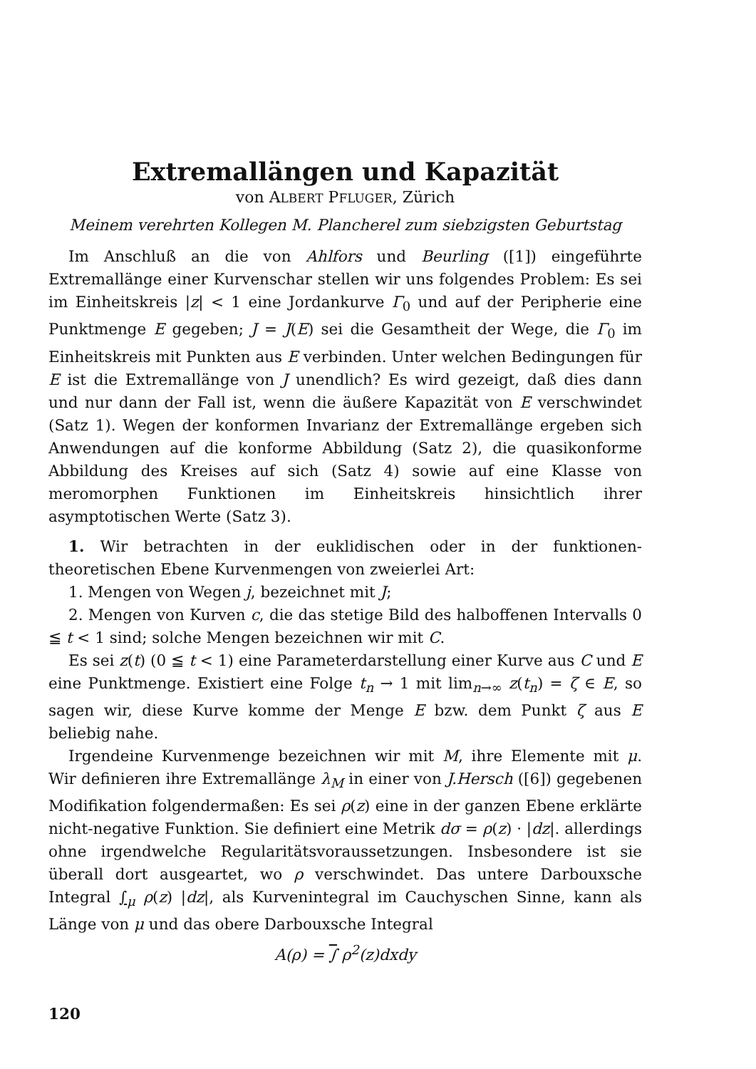Extremallängen und Kapazität
von ALBERT PFLUGER, Zürich
Meinem verehrten Kollegen M. Plancherel zum siebzigsten Geburtstag
Im Anschluß an die von Ahlfors und Beurling ([1]) eingeführte Extremallänge einer Kurvenschar stellen wir uns folgendes Problem: Es sei im Einheitskreis |z| < 1 eine Jordankurve Γ<sub>0</sub> und auf der Peripherie eine Punktmenge E gegeben; J = J(E) sei die Gesamtheit der Wege, die Γ<sub>0</sub> im Einheitskreis mit Punkten aus E verbinden. Unter welchen Bedingungen für E ist die Extremallänge von J unendlich? Es wird gezeigt, daß dies dann und nur dann der Fall ist, wenn die äußere Kapazität von E verschwindet (Satz 1). Wegen der konformen Invarianz der Extremallänge ergeben sich Anwendungen auf die konforme Abbildung (Satz 2), die quasikonforme Abbildung des Kreises auf sich (Satz 4) sowie auf eine Klasse von meromorphen Funktionen im Einheitskreis hinsichtlich ihrer asymptotischen Werte (Satz 3).
1. Wir betrachten in der euklidischen oder in der funktionen-theoretischen Ebene Kurvenmengen von zweierlei Art:
1. Mengen von Wegen j, bezeichnet mit J;
2. Mengen von Kurven c, die das stetige Bild des halboffenen Intervalls 0 ≦ t < 1 sind; solche Mengen bezeichnen wir mit C.
Es sei z(t) (0 ≦ t < 1) eine Parameterdarstellung einer Kurve aus C und E eine Punktmenge. Existiert eine Folge t<sub>n</sub> → 1 mit lim<sub>n→∞</sub> z(t<sub>n</sub>) = ζ ∈ E, so sagen wir, diese Kurve komme der Menge E bzw. dem Punkt ζ aus E beliebig nahe.
Irgendeine Kurvenmenge bezeichnen wir mit M, ihre Elemente mit μ. Wir definieren ihre Extremallänge λ<sub>M</sub> in einer von J.Hersch ([6]) gegebenen Modifikation folgendermaßen: Es sei ρ(z) eine in der ganzen Ebene erklärte nicht-negative Funktion. Sie definiert eine Metrik dσ = ρ(z) · |dz|. allerdings ohne irgendwelche Regularitätsvoraussetzungen. Insbesondere ist sie überall dort ausgeartet, wo ρ verschwindet. Das untere Darbouxsche Integral ∫<sub>μ</sub> ρ(z) |dz|, als Kurvenintegral im Cauchyschen Sinne, kann als Länge von μ und das obere Darbouxsche Integral
A(ρ) = ∫ ρ<sup>2</sup>(z)dxdy
120